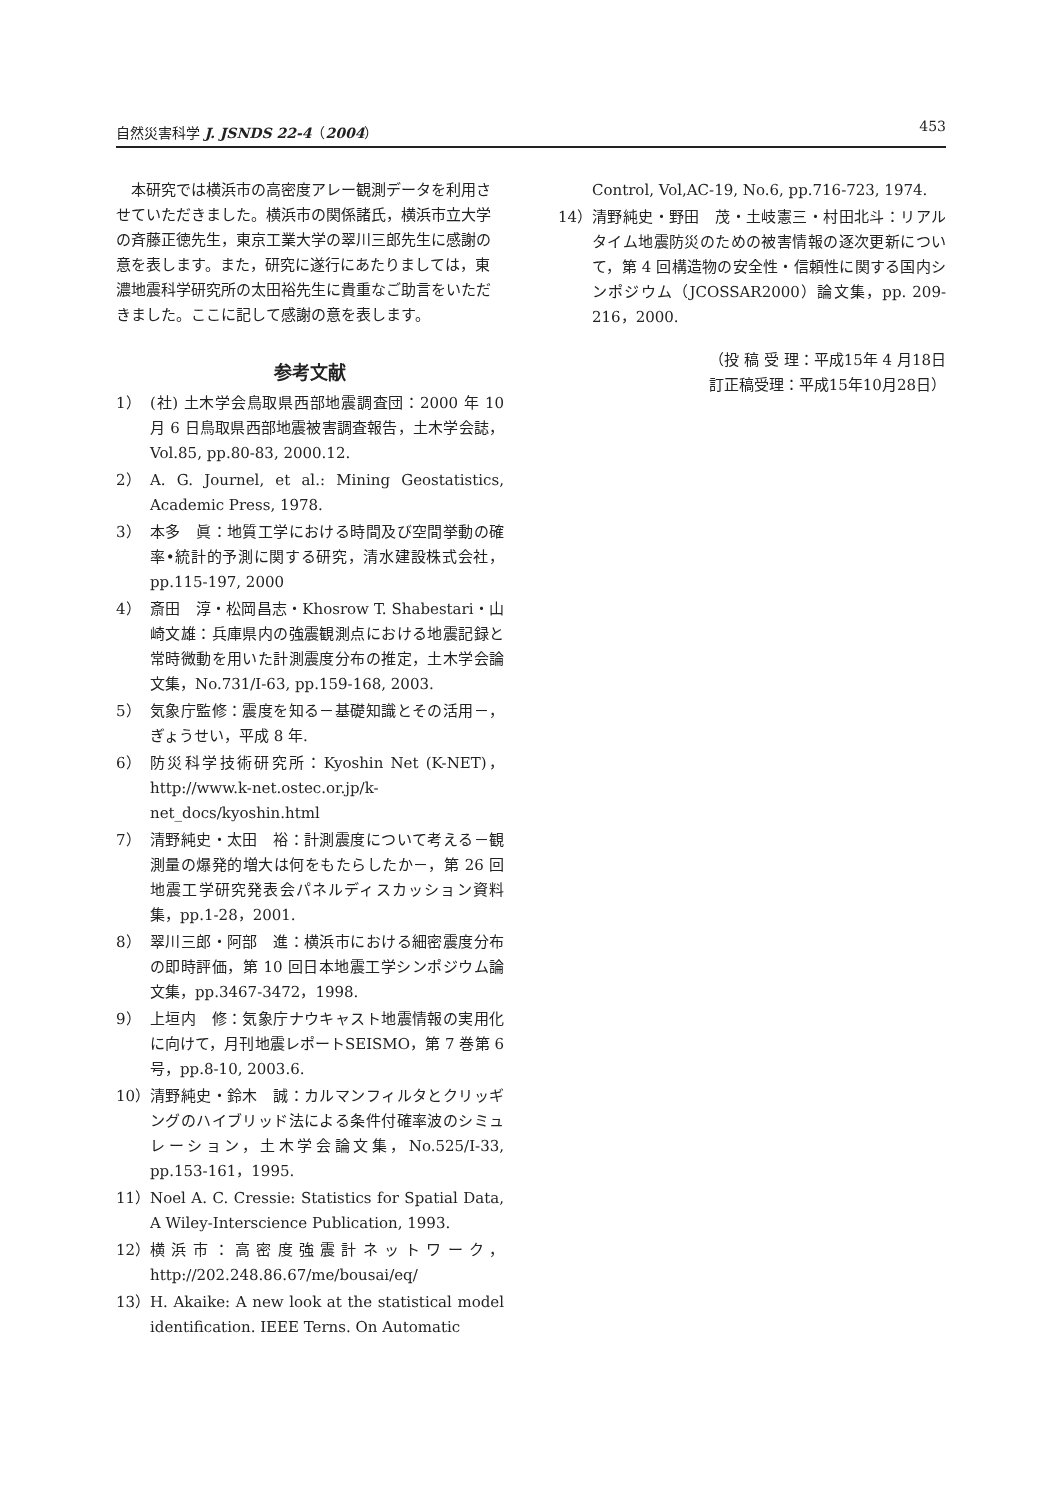自然災害科学 J. JSNDS 22-4（2004） 453
本研究では横浜市の高密度アレー観測データを利用させていただきました。横浜市の関係諸氏，横浜市立大学の斉藤正徳先生，東京工業大学の翠川三郎先生に感謝の意を表します。また，研究に遂行にあたりましては，東濃地震科学研究所の太田裕先生に貴重なご助言をいただきました。ここに記して感謝の意を表します。
参考文献
1） (社) 土木学会鳥取県西部地震調査団：2000 年 10 月 6 日鳥取県西部地震被害調査報告，土木学会誌，Vol.85, pp.80-83, 2000.12.
2） A. G. Journel, et al.: Mining Geostatistics, Academic Press, 1978.
3） 本多　眞：地質工学における時間及び空間挙動の確率•統計的予測に関する研究，清水建設株式会社，pp.115-197, 2000
4） 斎田　淳・松岡昌志・Khosrow T. Shabestari・山崎文雄：兵庫県内の強震観測点における地震記録と常時微動を用いた計測震度分布の推定，土木学会論文集，No.731/I-63, pp.159-168, 2003.
5） 気象庁監修：震度を知る－基礎知識とその活用－，ぎょうせい，平成 8 年.
6） 防災科学技術研究所：Kyoshin Net (K-NET)，http://www.k-net.ostec.or.jp/k-net_docs/kyoshin.html
7） 清野純史・太田　裕：計測震度について考える－観測量の爆発的増大は何をもたらしたか－，第 26 回地震工学研究発表会パネルディスカッション資料集，pp.1-28，2001.
8） 翠川三郎・阿部　進：横浜市における細密震度分布の即時評価，第 10 回日本地震工学シンポジウム論文集，pp.3467-3472，1998.
9） 上垣内　修：気象庁ナウキャスト地震情報の実用化に向けて，月刊地震レポートSEISMO，第 7 巻第 6 号，pp.8-10, 2003.6.
10） 清野純史・鈴木　誠：カルマンフィルタとクリッギングのハイブリッド法による条件付確率波のシミュレーション，土木学会論文集，No.525/I-33, pp.153-161，1995.
11） Noel A. C. Cressie: Statistics for Spatial Data, A Wiley-Interscience Publication, 1993.
12） 横浜市：高密度強震計ネットワーク，http://202.248.86.67/me/bousai/eq/
13） H. Akaike: A new look at the statistical model identification. IEEE Terns. On Automatic
Control, Vol,AC-19, No.6, pp.716-723, 1974.
14） 清野純史・野田　茂・土岐憲三・村田北斗：リアルタイム地震防災のための被害情報の逐次更新について，第 4 回構造物の安全性・信頼性に関する国内シンポジウム（JCOSSAR2000）論文集，pp. 209-216，2000.
（投 稿 受 理：平成15年 4 月18日
訂正稿受理：平成15年10月28日）